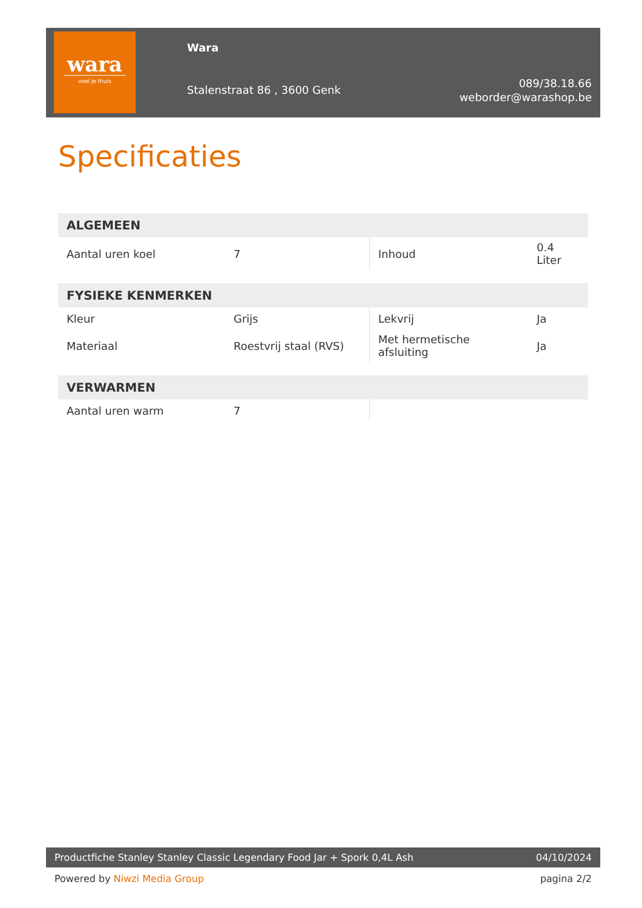wara
voel je thuis
Wara
Stalenstraat 86 , 3600 Genk
089/38.18.66
weborder@warashop.be
Specificaties
| ALGEMEEN | | | |
| --- | --- | --- | --- |
| Aantal uren koel | 7 | Inhoud | 0.4 Liter |
| FYSIEKE KENMERKEN | | | |
| --- | --- | --- | --- |
| Kleur | Grijs | Lekvrij | Ja |
| Materiaal | Roestvrij staal (RVS) | Met hermetische afsluiting | Ja |
| VERWARMEN | | | |
| --- | --- | --- | --- |
| Aantal uren warm | 7 | | |
Productfiche Stanley Stanley Classic Legendary Food Jar + Spork 0,4L Ash 04/10/2024
Powered by Niwzi Media Group pagina 2/2